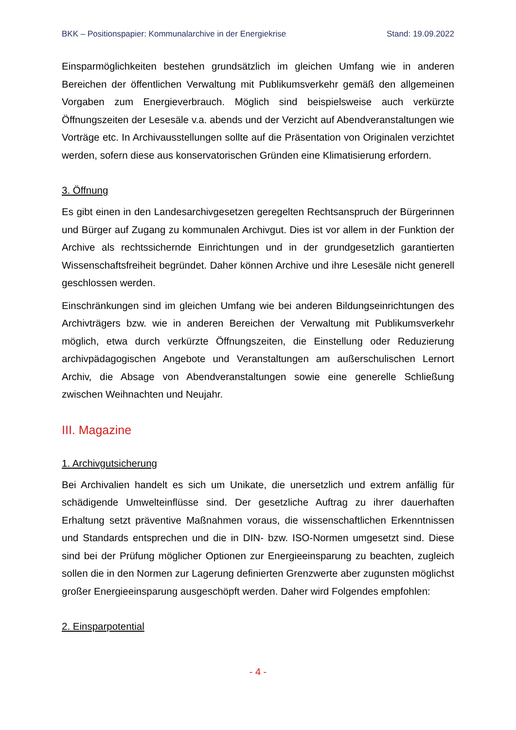BKK – Positionspapier: Kommunalarchive in der Energiekrise Stand: 19.09.2022
Einsparmöglichkeiten bestehen grundsätzlich im gleichen Umfang wie in anderen Bereichen der öffentlichen Verwaltung mit Publikumsverkehr gemäß den allgemeinen Vorgaben zum Energieverbrauch. Möglich sind beispielsweise auch verkürzte Öffnungszeiten der Lesesäle v.a. abends und der Verzicht auf Abendveranstaltungen wie Vorträge etc. In Archivausstellungen sollte auf die Präsentation von Originalen verzichtet werden, sofern diese aus konservatorischen Gründen eine Klimatisierung erfordern.
3. Öffnung
Es gibt einen in den Landesarchivgesetzen geregelten Rechtsanspruch der Bürgerinnen und Bürger auf Zugang zu kommunalen Archivgut. Dies ist vor allem in der Funktion der Archive als rechtssichernde Einrichtungen und in der grundgesetzlich garantierten Wissenschaftsfreiheit begründet. Daher können Archive und ihre Lesesäle nicht generell geschlossen werden.
Einschränkungen sind im gleichen Umfang wie bei anderen Bildungseinrichtungen des Archivträgers bzw. wie in anderen Bereichen der Verwaltung mit Publikumsverkehr möglich, etwa durch verkürzte Öffnungszeiten, die Einstellung oder Reduzierung archivpädagogischen Angebote und Veranstaltungen am außerschulischen Lernort Archiv, die Absage von Abendveranstaltungen sowie eine generelle Schließung zwischen Weihnachten und Neujahr.
III. Magazine
1. Archivgutsicherung
Bei Archivalien handelt es sich um Unikate, die unersetzlich und extrem anfällig für schädigende Umwelteinflüsse sind. Der gesetzliche Auftrag zu ihrer dauerhaften Erhaltung setzt präventive Maßnahmen voraus, die wissenschaftlichen Erkenntnissen und Standards entsprechen und die in DIN- bzw. ISO-Normen umgesetzt sind. Diese sind bei der Prüfung möglicher Optionen zur Energieeinsparung zu beachten, zugleich sollen die in den Normen zur Lagerung definierten Grenzwerte aber zugunsten möglichst großer Energieeinsparung ausgeschöpft werden. Daher wird Folgendes empfohlen:
2. Einsparpotential
- 4 -